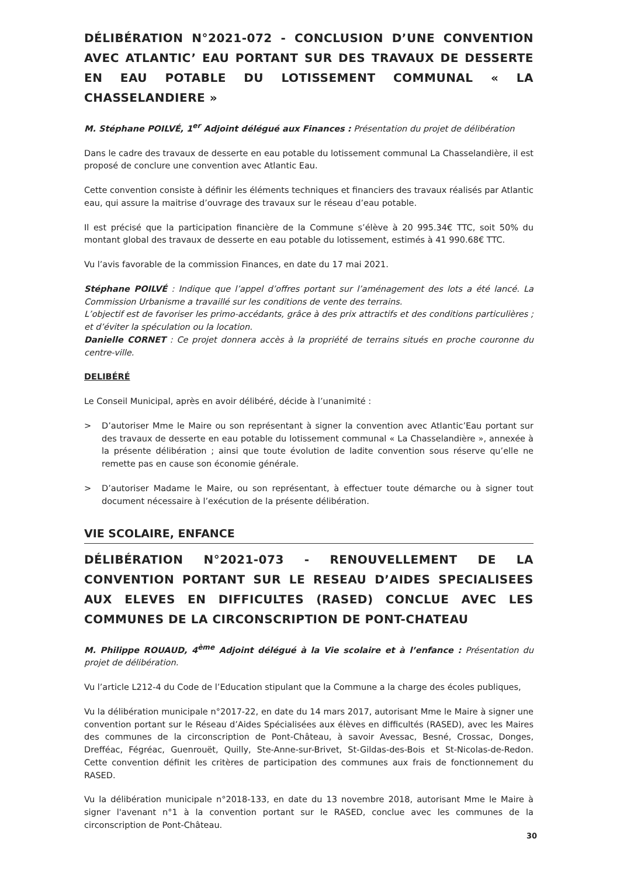DÉLIBÉRATION N°2021-072 - CONCLUSION D’UNE CONVENTION AVEC ATLANTIC’ EAU PORTANT SUR DES TRAVAUX DE DESSERTE EN EAU POTABLE DU LOTISSEMENT COMMUNAL « LA CHASSELANDIERE »
M. Stéphane POILVÉ, 1<sup>er</sup> Adjoint délégué aux Finances : Présentation du projet de délibération
Dans le cadre des travaux de desserte en eau potable du lotissement communal La Chasselandière, il est proposé de conclure une convention avec Atlantic Eau.
Cette convention consiste à définir les éléments techniques et financiers des travaux réalisés par Atlantic eau, qui assure la maitrise d’ouvrage des travaux sur le réseau d’eau potable.
Il est précisé que la participation financière de la Commune s’élève à 20 995.34€ TTC, soit 50% du montant global des travaux de desserte en eau potable du lotissement, estimés à 41 990.68€ TTC.
Vu l’avis favorable de la commission Finances, en date du 17 mai 2021.
Stéphane POILVÉ : Indique que l’appel d’offres portant sur l’aménagement des lots a été lancé. La Commission Urbanisme a travaillé sur les conditions de vente des terrains.
L’objectif est de favoriser les primo-accédants, grâce à des prix attractifs et des conditions particulières ; et d’éviter la spéculation ou la location.
Danielle CORNET : Ce projet donnera accès à la propriété de terrains situés en proche couronne du centre-ville.
DELIBÉRÉ
Le Conseil Municipal, après en avoir délibéré, décide à l’unanimité :
> D’autoriser Mme le Maire ou son représentant à signer la convention avec Atlantic’Eau portant sur des travaux de desserte en eau potable du lotissement communal « La Chasselandière », annexée à la présente délibération ; ainsi que toute évolution de ladite convention sous réserve qu’elle ne remette pas en cause son économie générale.
> D’autoriser Madame le Maire, ou son représentant, à effectuer toute démarche ou à signer tout document nécessaire à l’exécution de la présente délibération.
VIE SCOLAIRE, ENFANCE
DÉLIBÉRATION N°2021-073 - RENOUVELLEMENT DE LA CONVENTION PORTANT SUR LE RESEAU D’AIDES SPECIALISEES AUX ELEVES EN DIFFICULTES (RASED) CONCLUE AVEC LES COMMUNES DE LA CIRCONSCRIPTION DE PONT-CHATEAU
M. Philippe ROUAUD, 4<sup>ème</sup> Adjoint délégué à la Vie scolaire et à l’enfance : Présentation du projet de délibération.
Vu l’article L212-4 du Code de l’Education stipulant que la Commune a la charge des écoles publiques,
Vu la délibération municipale n°2017-22, en date du 14 mars 2017, autorisant Mme le Maire à signer une convention portant sur le Réseau d’Aides Spécialisées aux élèves en difficultés (RASED), avec les Maires des communes de la circonscription de Pont-Château, à savoir Avessac, Besné, Crossac, Donges, Drefféac, Fégréac, Guenrouët, Quilly, Ste-Anne-sur-Brivet, St-Gildas-des-Bois et St-Nicolas-de-Redon. Cette convention définit les critères de participation des communes aux frais de fonctionnement du RASED.
Vu la délibération municipale n°2018-133, en date du 13 novembre 2018, autorisant Mme le Maire à signer l'avenant n°1 à la convention portant sur le RASED, conclue avec les communes de la circonscription de Pont-Château.
30